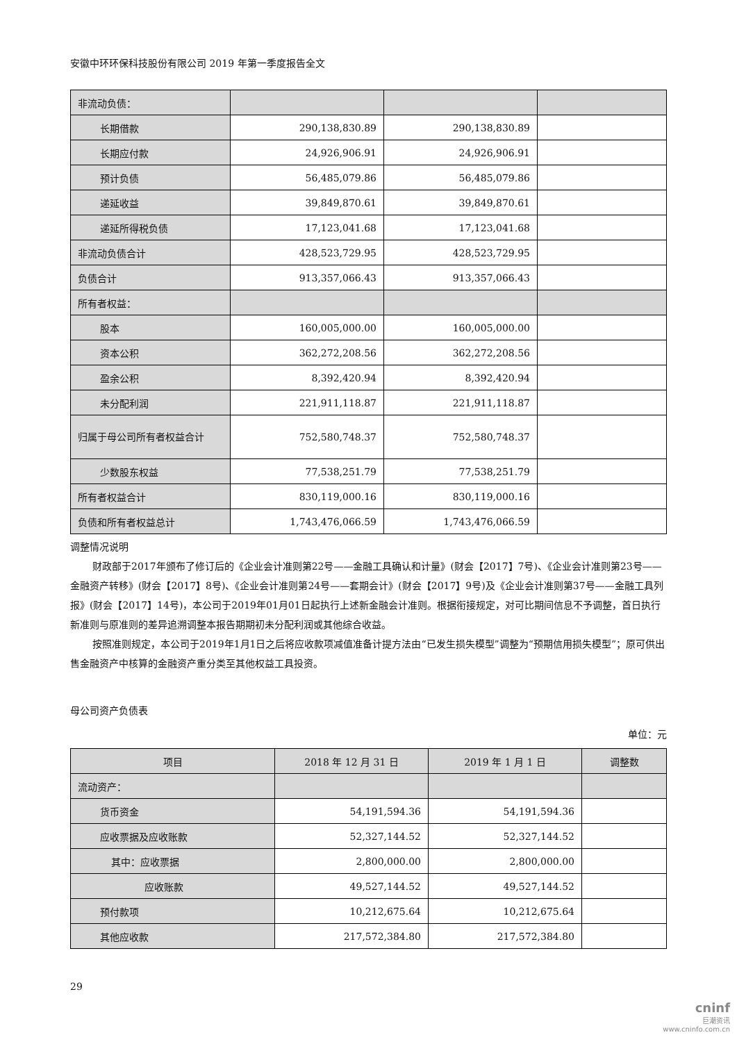安徽中环环保科技股份有限公司 2019 年第一季度报告全文
| 非流动负债： | | | |
| 长期借款 | 290,138,830.89 | 290,138,830.89 | |
| 长期应付款 | 24,926,906.91 | 24,926,906.91 | |
| 预计负债 | 56,485,079.86 | 56,485,079.86 | |
| 递延收益 | 39,849,870.61 | 39,849,870.61 | |
| 递延所得税负债 | 17,123,041.68 | 17,123,041.68 | |
| 非流动负债合计 | 428,523,729.95 | 428,523,729.95 | |
| 负债合计 | 913,357,066.43 | 913,357,066.43 | |
| 所有者权益： | | | |
| 股本 | 160,005,000.00 | 160,005,000.00 | |
| 资本公积 | 362,272,208.56 | 362,272,208.56 | |
| 盈余公积 | 8,392,420.94 | 8,392,420.94 | |
| 未分配利润 | 221,911,118.87 | 221,911,118.87 | |
| 归属于母公司所有者权益合计 | 752,580,748.37 | 752,580,748.37 | |
| 少数股东权益 | 77,538,251.79 | 77,538,251.79 | |
| 所有者权益合计 | 830,119,000.16 | 830,119,000.16 | |
| 负债和所有者权益总计 | 1,743,476,066.59 | 1,743,476,066.59 | |
调整情况说明
财政部于2017年颁布了修订后的《企业会计准则第22号——金融工具确认和计量》(财会【2017】7号)、《企业会计准则第23号——金融资产转移》(财会【2017】8号)、《企业会计准则第24号——套期会计》(财会【2017】9号)及《企业会计准则第37号——金融工具列报》(财会【2017】14号)，本公司于2019年01月01日起执行上述新金融会计准则。根据衔接规定，对可比期间信息不予调整，首日执行新准则与原准则的差异追溯调整本报告期期初未分配利润或其他综合收益。
按照准则规定，本公司于2019年1月1日之后将应收款项减值准备计提方法由“已发生损失模型”调整为“预期信用损失模型”；原可供出售金融资产中核算的金融资产重分类至其他权益工具投资。
母公司资产负债表
单位：元
| 项目 | 2018 年 12 月 31 日 | 2019 年 1 月 1 日 | 调整数 |
| 流动资产： | | | |
| 货币资金 | 54,191,594.36 | 54,191,594.36 | |
| 应收票据及应收账款 | 52,327,144.52 | 52,327,144.52 | |
| 其中：应收票据 | 2,800,000.00 | 2,800,000.00 | |
| 应收账款 | 49,527,144.52 | 49,527,144.52 | |
| 预付款项 | 10,212,675.64 | 10,212,675.64 | |
| 其他应收款 | 217,572,384.80 | 217,572,384.80 | |
29
cninf
巨潮资讯
www.cninfo.com.cn